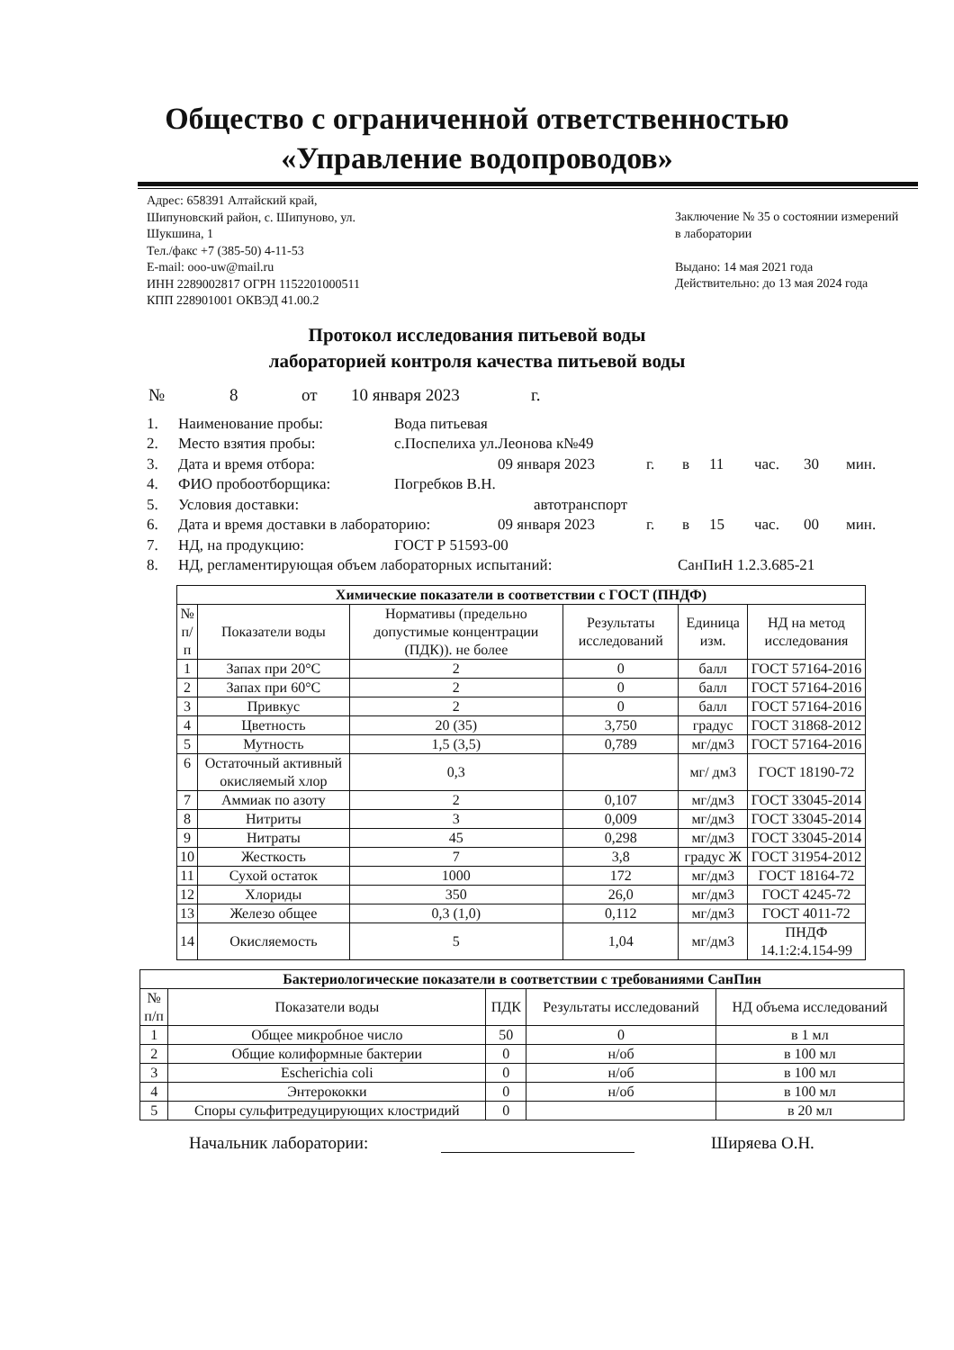Общество с ограниченной ответственностью
«Управление водопроводов»
Адрес: 658391 Алтайский край,
Шипуновский район, с. Шипуново, ул.
Шукшина, 1
Тел./факс +7 (385-50) 4-11-53
E-mail: ooo-uw@mail.ru
ИНН 2289002817 ОГРН 1152201000511
КПП 228901001 ОКВЭД 41.00.2
Заключение № 35 о состоянии измерений в лаборатории
Выдано: 14 мая 2021 года
Действительно: до 13 мая 2024 года
Протокол исследования питьевой воды
лабораторией контроля качества питьевой воды
№ 8 от 10 января 2023 г.
1. Наименование пробы: Вода питьевая
2. Место взятия пробы: с.Поспелиха ул.Леонова к№49
3. Дата и время отбора: 09 января 2023 г. в 11 час. 30 мин.
4. ФИО пробоотборщика: Погребков В.Н.
5. Условия доставки: автотранспорт
6. Дата и время доставки в лабораторию: 09 января 2023 г. в 15 час. 00 мин.
7. НД, на продукцию: ГОСТ Р 51593-00
8. НД, регламентирующая объем лабораторных испытаний: СанПиН 1.2.3.685-21
| Химические показатели в соответствии с ГОСТ (ПНДФ) | | | | | |
| --- | --- | --- | --- | --- | --- |
| № п/п | Показатели воды | Нормативы (предельно допустимые концентрации (ПДК)). не более | Результаты исследований | Единица изм. | НД на метод исследования |
| 1 | Запах при 20°С | 2 | 0 | балл | ГОСТ 57164-2016 |
| 2 | Запах при 60°С | 2 | 0 | балл | ГОСТ 57164-2016 |
| 3 | Привкус | 2 | 0 | балл | ГОСТ 57164-2016 |
| 4 | Цветность | 20 (35) | 3,750 | градус | ГОСТ 31868-2012 |
| 5 | Мутность | 1,5 (3,5) | 0,789 | мг/дм3 | ГОСТ 57164-2016 |
| 6 | Остаточный активный окисляемый хлор | 0,3 | | мг/ дм3 | ГОСТ 18190-72 |
| 7 | Аммиак по азоту | 2 | 0,107 | мг/дм3 | ГОСТ 33045-2014 |
| 8 | Нитриты | 3 | 0,009 | мг/дм3 | ГОСТ 33045-2014 |
| 9 | Нитраты | 45 | 0,298 | мг/дм3 | ГОСТ 33045-2014 |
| 10 | Жесткость | 7 | 3,8 | градус Ж | ГОСТ 31954-2012 |
| 11 | Сухой остаток | 1000 | 172 | мг/дм3 | ГОСТ 18164-72 |
| 12 | Хлориды | 350 | 26,0 | мг/дм3 | ГОСТ 4245-72 |
| 13 | Железо общее | 0,3 (1,0) | 0,112 | мг/дм3 | ГОСТ 4011-72 |
| 14 | Окисляемость | 5 | 1,04 | мг/дм3 | ПНДФ 14.1:2:4.154-99 |
| Бактериологические показатели в соответствии с требованиями СанПин | | | | |
| --- | --- | --- | --- | --- |
| № п/п | Показатели воды | ПДК | Результаты исследований | НД объема исследований |
| 1 | Общее микробное число | 50 | 0 | в 1 мл |
| 2 | Общие колиформные бактерии | 0 | н/об | в 100 мл |
| 3 | Escherichia coli | 0 | н/об | в 100 мл |
| 4 | Энтерококки | 0 | н/об | в 100 мл |
| 5 | Споры сульфитредуцирующих клостридий | 0 | | в 20 мл |
Начальник лаборатории: Ширяева О.Н.